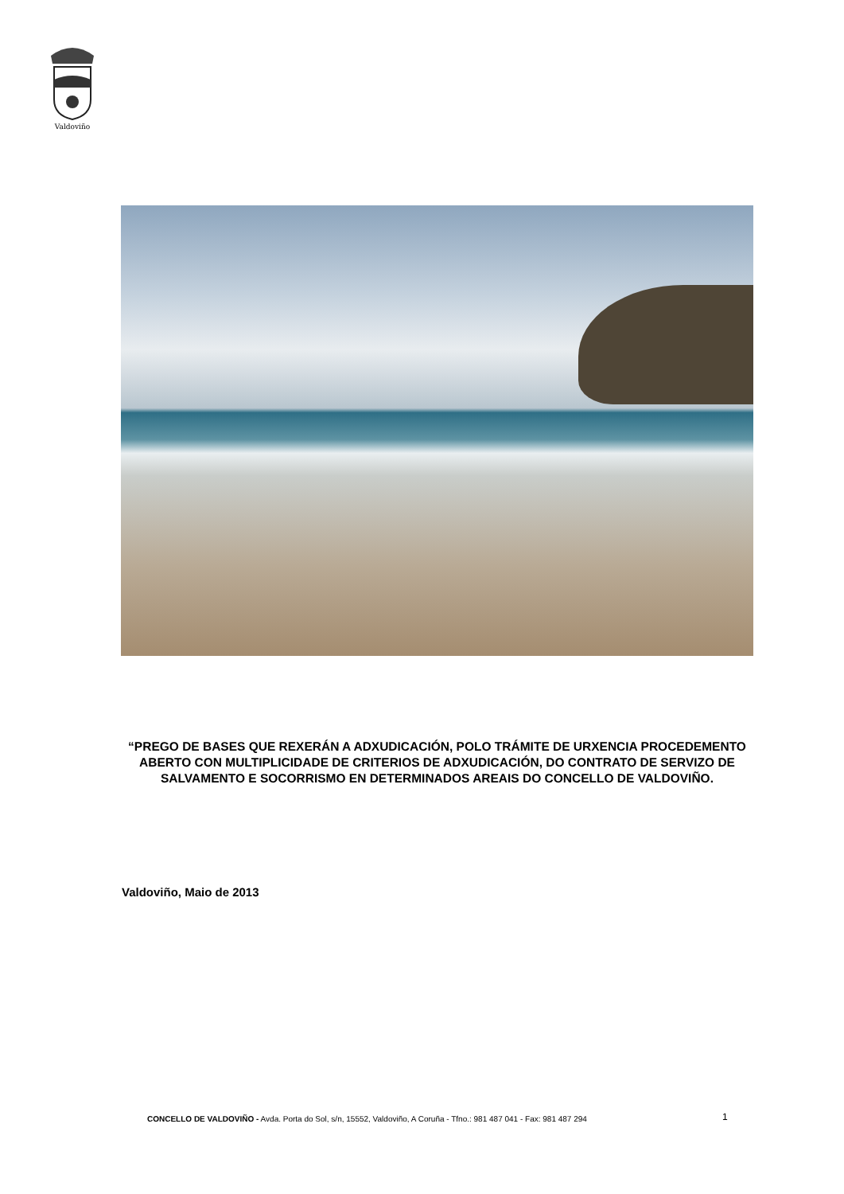Valdoviño
“PREGO DE BASES QUE REXERÁN A ADXUDICACIÓN, POLO TRÁMITE DE URXENCIA PROCEDEMENTO ABERTO CON MULTIPLICIDADE DE CRITERIOS DE ADXUDICACIÓN, DO CONTRATO DE SERVIZO DE SALVAMENTO E SOCORRISMO EN DETERMINADOS AREAIS DO CONCELLO DE VALDOVIÑO.
Valdoviño, Maio de 2013
CONCELLO DE VALDOVIÑO - Avda. Porta do Sol, s/n, 15552, Valdoviño, A Coruña - Tfno.: 981 487 041 - Fax: 981 487 294
1